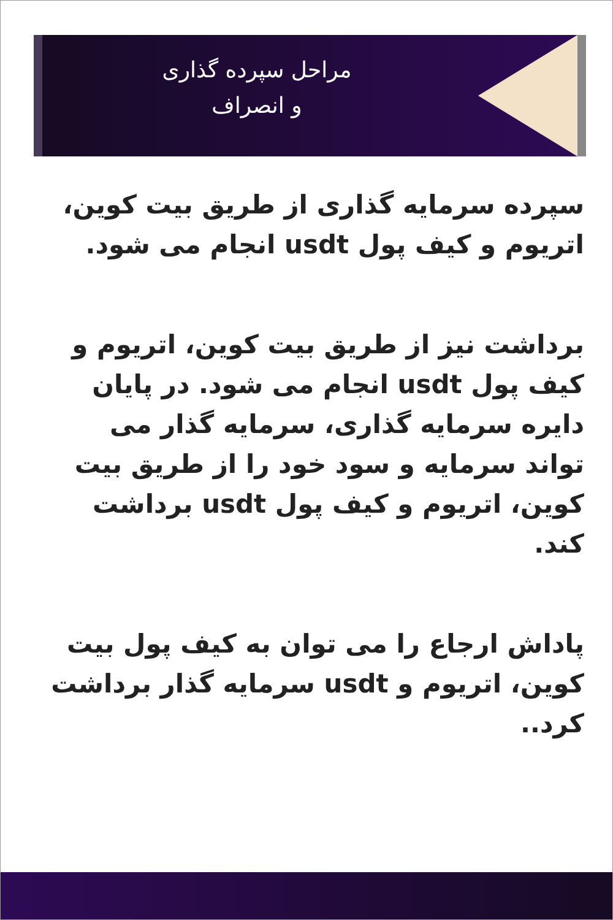مراحل سپرده گذاری
و انصراف
سپرده سرمایه گذاری از طریق بیت کوین، اتریوم و کیف پول usdt انجام می شود.
برداشت نیز از طریق بیت کوین، اتریوم و کیف پول usdt انجام می شود. در پایان دایره سرمایه گذاری، سرمایه گذار می تواند سرمایه و سود خود را از طریق بیت کوین، اتریوم و کیف پول usdt برداشت کند.
پاداش ارجاع را می توان به کیف پول بیت کوین، اتریوم و usdt سرمایه گذار برداشت کرد..